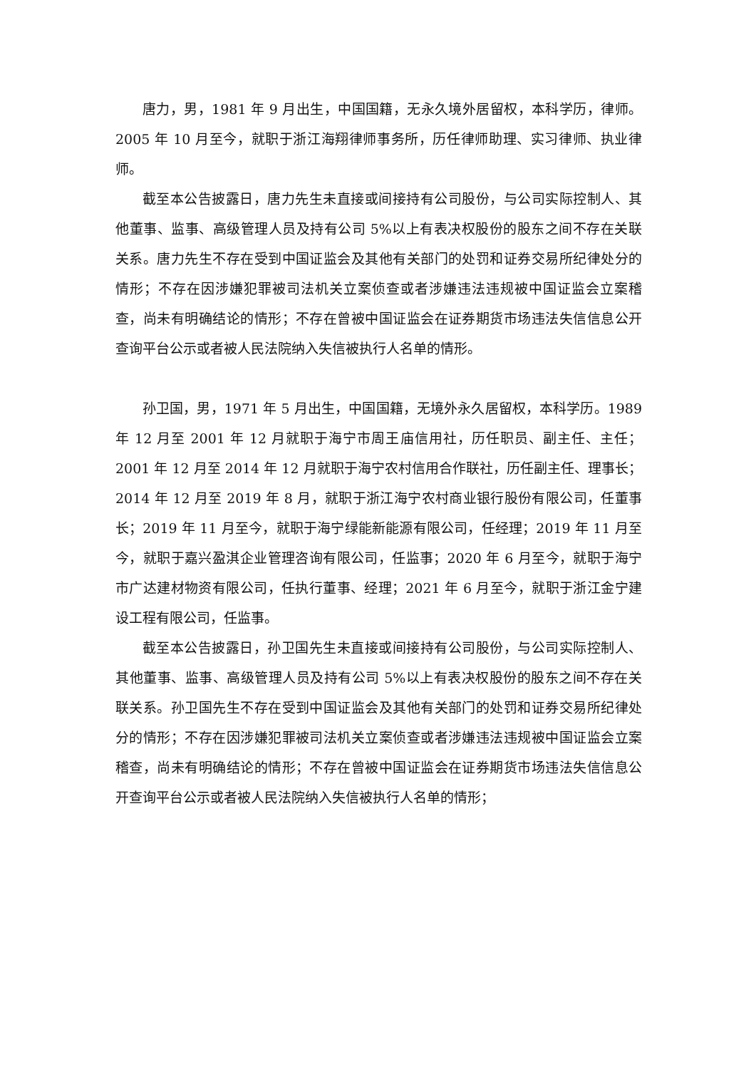唐力，男，1981 年 9 月出生，中国国籍，无永久境外居留权，本科学历，律师。2005 年 10 月至今，就职于浙江海翔律师事务所，历任律师助理、实习律师、执业律师。
截至本公告披露日，唐力先生未直接或间接持有公司股份，与公司实际控制人、其他董事、监事、高级管理人员及持有公司 5%以上有表决权股份的股东之间不存在关联关系。唐力先生不存在受到中国证监会及其他有关部门的处罚和证券交易所纪律处分的情形；不存在因涉嫌犯罪被司法机关立案侦查或者涉嫌违法违规被中国证监会立案稽查，尚未有明确结论的情形；不存在曾被中国证监会在证券期货市场违法失信信息公开查询平台公示或者被人民法院纳入失信被执行人名单的情形。
孙卫国，男，1971 年 5 月出生，中国国籍，无境外永久居留权，本科学历。1989 年 12 月至 2001 年 12 月就职于海宁市周王庙信用社，历任职员、副主任、主任；2001 年 12 月至 2014 年 12 月就职于海宁农村信用合作联社，历任副主任、理事长；2014 年 12 月至 2019 年 8 月，就职于浙江海宁农村商业银行股份有限公司，任董事长；2019 年 11 月至今，就职于海宁绿能新能源有限公司，任经理；2019 年 11 月至今，就职于嘉兴盈淇企业管理咨询有限公司，任监事；2020 年 6 月至今，就职于海宁市广达建材物资有限公司，任执行董事、经理；2021 年 6 月至今，就职于浙江金宁建设工程有限公司，任监事。
截至本公告披露日，孙卫国先生未直接或间接持有公司股份，与公司实际控制人、其他董事、监事、高级管理人员及持有公司 5%以上有表决权股份的股东之间不存在关联关系。孙卫国先生不存在受到中国证监会及其他有关部门的处罚和证券交易所纪律处分的情形；不存在因涉嫌犯罪被司法机关立案侦查或者涉嫌违法违规被中国证监会立案稽查，尚未有明确结论的情形；不存在曾被中国证监会在证券期货市场违法失信信息公开查询平台公示或者被人民法院纳入失信被执行人名单的情形；